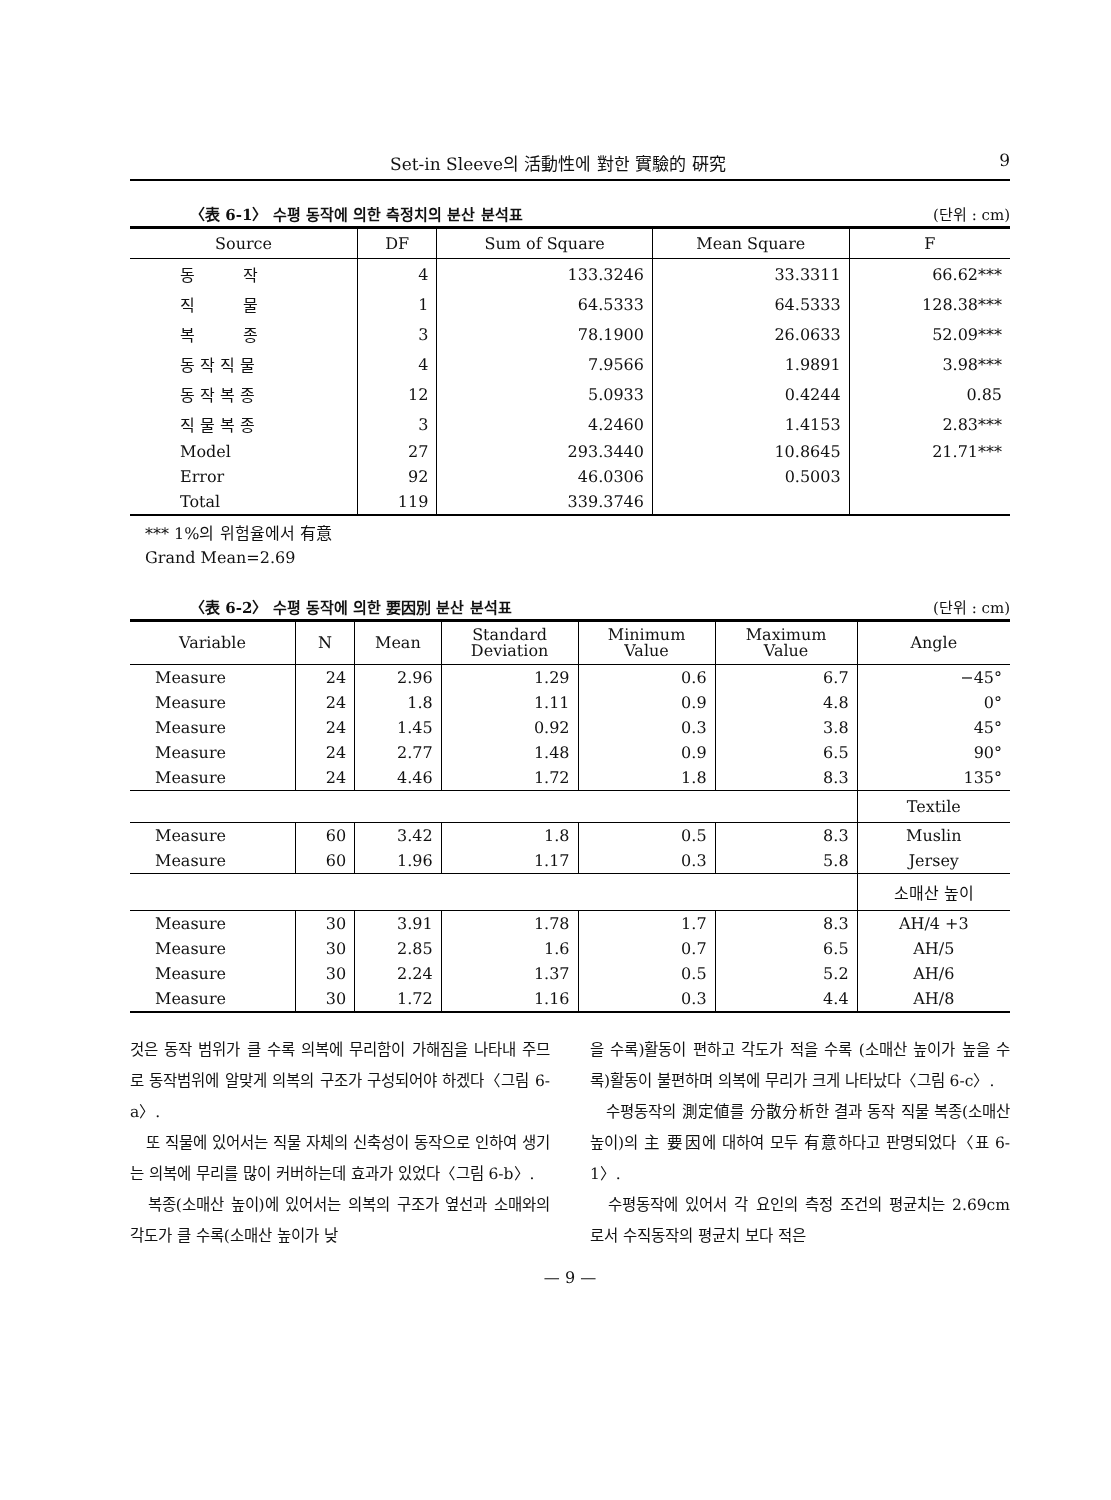Set-in Sleeve의 活動性에 對한 實驗的 硏究 9
〈表 6-1〉 수평 동작에 의한 측정치의 분산 분석표 (단위 : cm)
| Source | DF | Sum of Square | Mean Square | F |
| --- | --- | --- | --- | --- |
| 동 작 | 4 | 133.3246 | 33.3311 | 66.62*** |
| 직 물 | 1 | 64.5333 | 64.5333 | 128.38*** |
| 복 종 | 3 | 78.1900 | 26.0633 | 52.09*** |
| 동 작 직 물 | 4 | 7.9566 | 1.9891 | 3.98*** |
| 동 작 복 종 | 12 | 5.0933 | 0.4244 | 0.85 |
| 직 물 복 종 | 3 | 4.2460 | 1.4153 | 2.83*** |
| Model | 27 | 293.3440 | 10.8645 | 21.71*** |
| Error | 92 | 46.0306 | 0.5003 | |
| Total | 119 | 339.3746 | | |
*** 1%의 위험율에서 有意
Grand Mean=2.69
〈表 6-2〉 수평 동작에 의한 要因別 분산 분석표 (단위 : cm)
| Variable | N | Mean | Standard Deviation | Minimum Value | Maximum Value | Angle |
| --- | --- | --- | --- | --- | --- | --- |
| Measure | 24 | 2.96 | 1.29 | 0.6 | 6.7 | −45° |
| Measure | 24 | 1.8 | 1.11 | 0.9 | 4.8 | 0° |
| Measure | 24 | 1.45 | 0.92 | 0.3 | 3.8 | 45° |
| Measure | 24 | 2.77 | 1.48 | 0.9 | 6.5 | 90° |
| Measure | 24 | 4.46 | 1.72 | 1.8 | 8.3 | 135° |
| | | | | | | Textile |
| Measure | 60 | 3.42 | 1.8 | 0.5 | 8.3 | Muslin |
| Measure | 60 | 1.96 | 1.17 | 0.3 | 5.8 | Jersey |
| | | | | | | 소매산 높이 |
| Measure | 30 | 3.91 | 1.78 | 1.7 | 8.3 | AH/4 +3 |
| Measure | 30 | 2.85 | 1.6 | 0.7 | 6.5 | AH/5 |
| Measure | 30 | 2.24 | 1.37 | 0.5 | 5.2 | AH/6 |
| Measure | 30 | 1.72 | 1.16 | 0.3 | 4.4 | AH/8 |
것은 동작 범위가 클 수록 의복에 무리함이 가해짐을 나타내 주므로 동작범위에 알맞게 의복의 구조가 구성되어야 하겠다〈그림 6-a〉.
　또 직물에 있어서는 직물 자체의 신축성이 동작으로 인하여 생기는 의복에 무리를 많이 커버하는데 효과가 있었다〈그림 6-b〉.
　복종(소매산 높이)에 있어서는 의복의 구조가 옆선과 소매와의 각도가 클 수록(소매산 높이가 낮
을 수록)활동이 편하고 각도가 적을 수록 (소매산 높이가 높을 수록)활동이 불편하며 의복에 무리가 크게 나타났다〈그림 6-c〉.
　수평동작의 測定値를 分散分析한 결과 동작 직물 복종(소매산 높이)의 主 要因에 대하여 모두 有意하다고 판명되었다〈표 6-1〉.
　수평동작에 있어서 각 요인의 측정 조건의 평균치는 2.69cm 로서 수직동작의 평균치 보다 적은
— 9 —